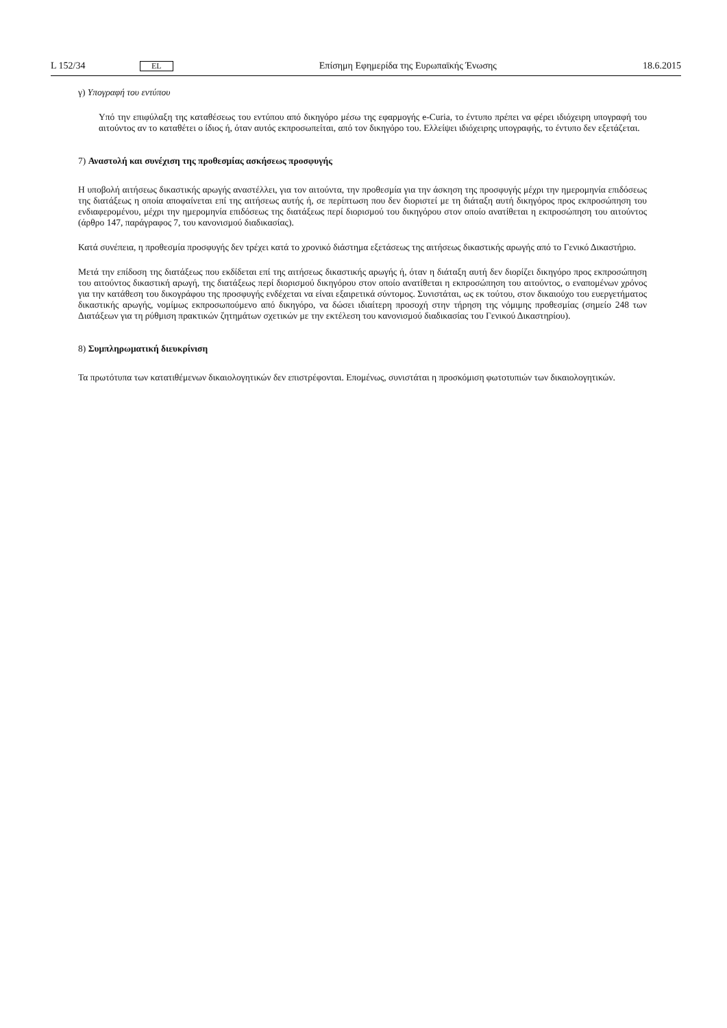L 152/34 EL Επίσημη Εφημερίδα της Ευρωπαϊκής Ένωσης 18.6.2015
γ) Υπογραφή του εντύπου
Υπό την επιφύλαξη της καταθέσεως του εντύπου από δικηγόρο μέσω της εφαρμογής e-Curia, το έντυπο πρέπει να φέρει ιδιόχειρη υπογραφή του αιτούντος αν το καταθέτει ο ίδιος ή, όταν αυτός εκπροσωπείται, από τον δικηγόρο του. Ελλείψει ιδιόχειρης υπογραφής, το έντυπο δεν εξετάζεται.
7) Αναστολή και συνέχιση της προθεσμίας ασκήσεως προσφυγής
Η υποβολή αιτήσεως δικαστικής αρωγής αναστέλλει, για τον αιτούντα, την προθεσμία για την άσκηση της προσφυγής μέχρι την ημερομηνία επιδόσεως της διατάξεως η οποία αποφαίνεται επί της αιτήσεως αυτής ή, σε περίπτωση που δεν διοριστεί με τη διάταξη αυτή δικηγόρος προς εκπροσώπηση του ενδιαφερομένου, μέχρι την ημερομηνία επιδόσεως της διατάξεως περί διορισμού του δικηγόρου στον οποίο ανατίθεται η εκπροσώπηση του αιτούντος (άρθρο 147, παράγραφος 7, του κανονισμού διαδικασίας).
Κατά συνέπεια, η προθεσμία προσφυγής δεν τρέχει κατά το χρονικό διάστημα εξετάσεως της αιτήσεως δικαστικής αρωγής από το Γενικό Δικαστήριο.
Μετά την επίδοση της διατάξεως που εκδίδεται επί της αιτήσεως δικαστικής αρωγής ή, όταν η διάταξη αυτή δεν διορίζει δικηγόρο προς εκπροσώπηση του αιτούντος δικαστική αρωγή, της διατάξεως περί διορισμού δικηγόρου στον οποίο ανατίθεται η εκπροσώπηση του αιτούντος, ο εναπομένων χρόνος για την κατάθεση του δικογράφου της προσφυγής ενδέχεται να είναι εξαιρετικά σύντομος. Συνιστάται, ως εκ τούτου, στον δικαιούχο του ευεργετήματος δικαστικής αρωγής, νομίμως εκπροσωπούμενο από δικηγόρο, να δώσει ιδιαίτερη προσοχή στην τήρηση της νόμιμης προθεσμίας (σημείο 248 των Διατάξεων για τη ρύθμιση πρακτικών ζητημάτων σχετικών με την εκτέλεση του κανονισμού διαδικασίας του Γενικού Δικαστηρίου).
8) Συμπληρωματική διευκρίνιση
Τα πρωτότυπα των κατατιθέμενων δικαιολογητικών δεν επιστρέφονται. Επομένως, συνιστάται η προσκόμιση φωτοτυπιών των δικαιολογητικών.